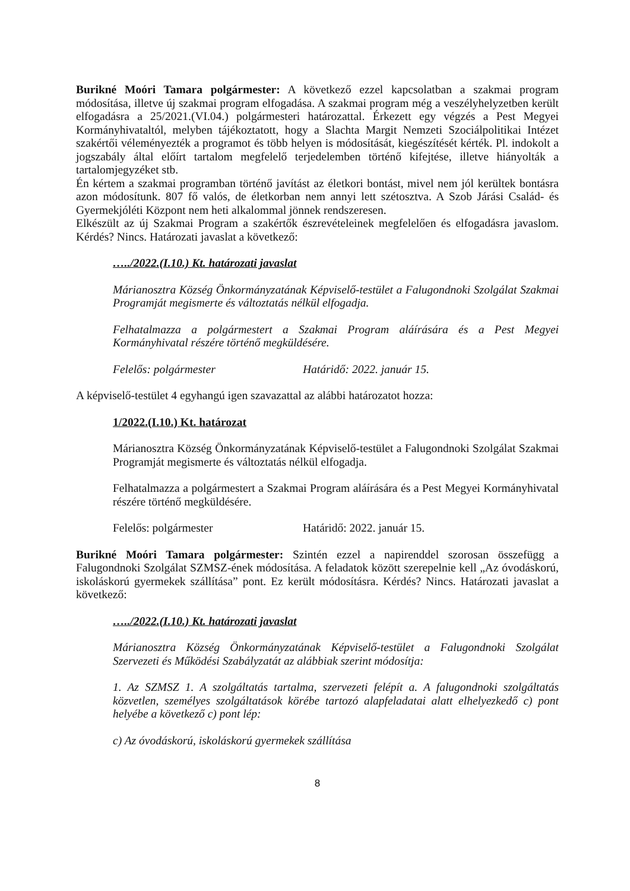Burikné Moóri Tamara polgármester: A következő ezzel kapcsolatban a szakmai program módosítása, illetve új szakmai program elfogadása. A szakmai program még a veszélyhelyzetben került elfogadásra a 25/2021.(VI.04.) polgármesteri határozattal. Érkezett egy végzés a Pest Megyei Kormányhivataltól, melyben tájékoztatott, hogy a Slachta Margit Nemzeti Szociálpolitikai Intézet szakértői véleményezték a programot és több helyen is módosítását, kiegészítését kérték. Pl. indokolt a jogszabály által előírt tartalom megfelelő terjedelemben történő kifejtése, illetve hiányolták a tartalomjegyzéket stb.
Én kértem a szakmai programban történő javítást az életkori bontást, mivel nem jól kerültek bontásra azon módosítunk. 807 fő valós, de életkorban nem annyi lett szétosztva. A Szob Járási Család- és Gyermekjóléti Központ nem heti alkalommal jönnek rendszeresen.
Elkészült az új Szakmai Program a szakértők észrevételeinek megfelelően és elfogadásra javaslom. Kérdés? Nincs. Határozati javaslat a következő:
…../2022.(I.10.) Kt. határozati javaslat
Márianosztra Község Önkormányzatának Képviselő-testület a Falugondnoki Szolgálat Szakmai Programját megismerte és változtatás nélkül elfogadja.
Felhatalmazza a polgármestert a Szakmai Program aláírására és a Pest Megyei Kormányhivatal részére történő megküldésére.
Felelős: polgármester Határidő: 2022. január 15.
A képviselő-testület 4 egyhangú igen szavazattal az alábbi határozatot hozza:
1/2022.(I.10.) Kt. határozat
Márianosztra Község Önkormányzatának Képviselő-testület a Falugondnoki Szolgálat Szakmai Programját megismerte és változtatás nélkül elfogadja.
Felhatalmazza a polgármestert a Szakmai Program aláírására és a Pest Megyei Kormányhivatal részére történő megküldésére.
Felelős: polgármester Határidő: 2022. január 15.
Burikné Moóri Tamara polgármester: Szintén ezzel a napirenddel szorosan összefügg a Falugondnoki Szolgálat SZMSZ-ének módosítása. A feladatok között szerepelnie kell „Az óvodáskorú, iskoláskorú gyermekek szállítása” pont. Ez került módosításra. Kérdés? Nincs. Határozati javaslat a következő:
…../2022.(I.10.) Kt. határozati javaslat
Márianosztra Község Önkormányzatának Képviselő-testület a Falugondnoki Szolgálat Szervezeti és Működési Szabályzatát az alábbiak szerint módosítja:
1. Az SZMSZ 1. A szolgáltatás tartalma, szervezeti felépít a. A falugondnoki szolgáltatás közvetlen, személyes szolgáltatások körébe tartozó alapfeladatai alatt elhelyezkedő c) pont helyébe a következő c) pont lép:
c) Az óvodáskorú, iskoláskorú gyermekek szállítása
8